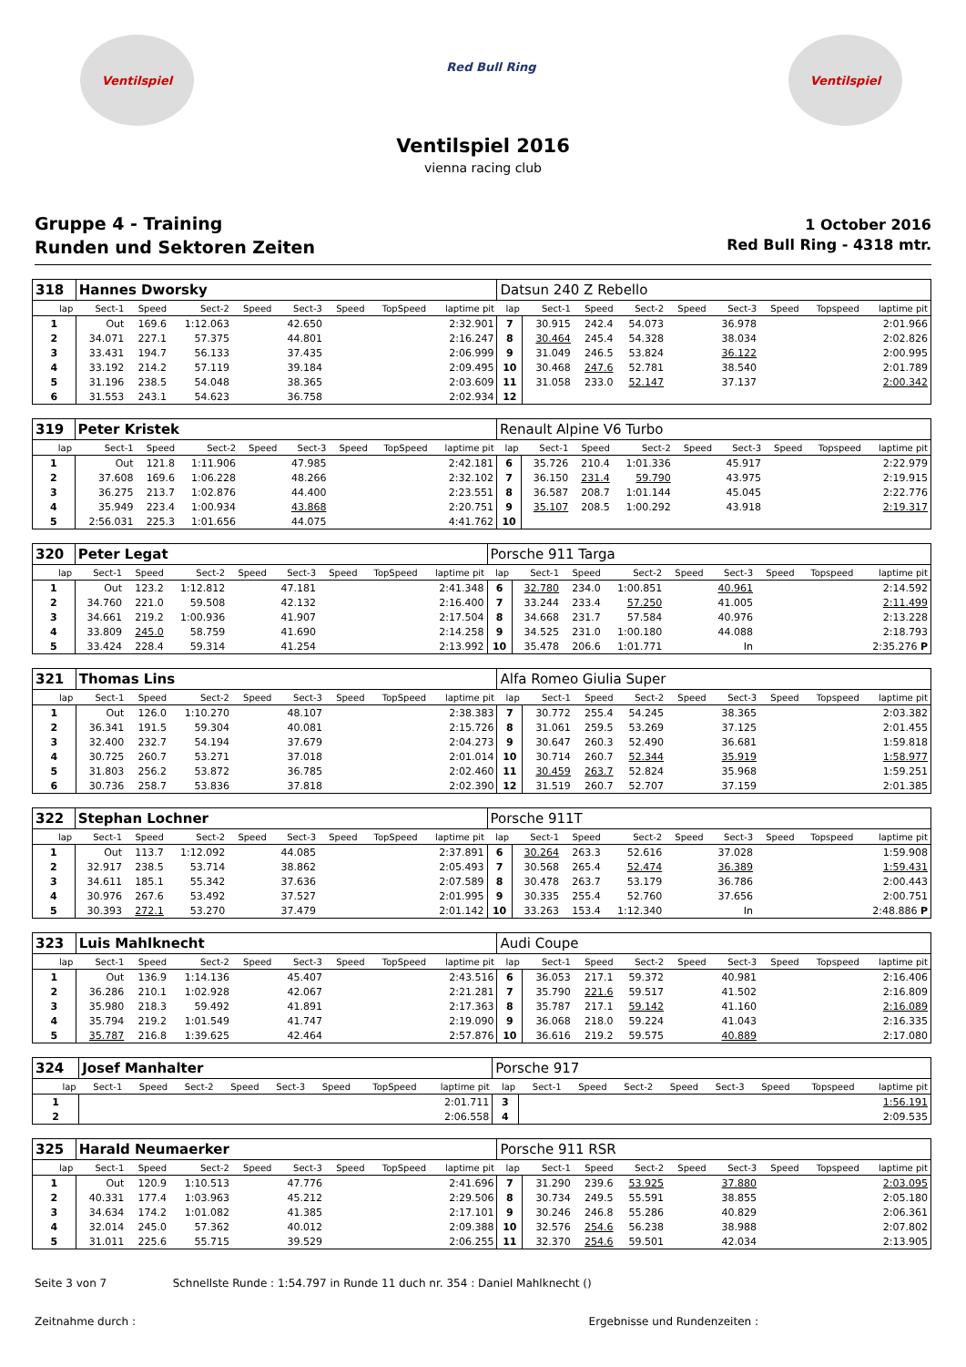Ventilspiel
Red Bull Ring
Ventilspiel
Ventilspiel 2016
vienna racing club
Gruppe 4 - Training
Runden und Sektoren Zeiten
1 October 2016
Red Bull Ring - 4318 mtr.
| 318 | Hannes Dworsky | | | | | | | | Datsun 240 Z Rebello | | | | | | | | |
| lap | Sect-1 | Speed | Sect-2 | Speed | Sect-3 | Speed | TopSpeed | laptime pit | lap | Sect-1 | Speed | Sect-2 | Speed | Sect-3 | Speed | Topspeed | laptime pit |
| 1 | Out | 169.6 | 1:12.063 | | 42.650 | | | 2:32.901 | 7 | 30.915 | 242.4 | 54.073 | | 36.978 | | | 2:01.966 |
| 2 | 34.071 | 227.1 | 57.375 | | 44.801 | | | 2:16.247 | 8 | 30.464 | 245.4 | 54.328 | | 38.034 | | | 2:02.826 |
| 3 | 33.431 | 194.7 | 56.133 | | 37.435 | | | 2:06.999 | 9 | 31.049 | 246.5 | 53.824 | | 36.122 | | | 2:00.995 |
| 4 | 33.192 | 214.2 | 57.119 | | 39.184 | | | 2:09.495 | 10 | 30.468 | 247.6 | 52.781 | | 38.540 | | | 2:01.789 |
| 5 | 31.196 | 238.5 | 54.048 | | 38.365 | | | 2:03.609 | 11 | 31.058 | 233.0 | 52.147 | | 37.137 | | | 2:00.342 |
| 6 | 31.553 | 243.1 | 54.623 | | 36.758 | | | 2:02.934 | 12 | | | | | | | | |
| 319 | Peter Kristek | | | | | | | | Renault Alpine V6 Turbo | | | | | | | | |
| lap | Sect-1 | Speed | Sect-2 | Speed | Sect-3 | Speed | TopSpeed | laptime pit | lap | Sect-1 | Speed | Sect-2 | Speed | Sect-3 | Speed | Topspeed | laptime pit |
| 1 | Out | 121.8 | 1:11.906 | | 47.985 | | | 2:42.181 | 6 | 35.726 | 210.4 | 1:01.336 | | 45.917 | | | 2:22.979 |
| 2 | 37.608 | 169.6 | 1:06.228 | | 48.266 | | | 2:32.102 | 7 | 36.150 | 231.4 | 59.790 | | 43.975 | | | 2:19.915 |
| 3 | 36.275 | 213.7 | 1:02.876 | | 44.400 | | | 2:23.551 | 8 | 36.587 | 208.7 | 1:01.144 | | 45.045 | | | 2:22.776 |
| 4 | 35.949 | 223.4 | 1:00.934 | | 43.868 | | | 2:20.751 | 9 | 35.107 | 208.5 | 1:00.292 | | 43.918 | | | 2:19.317 |
| 5 | 2:56.031 | 225.3 | 1:01.656 | | 44.075 | | | 4:41.762 | 10 | | | | | | | | |
| 320 | Peter Legat | | | | | | | | Porsche 911 Targa | | | | | | | | |
| lap | Sect-1 | Speed | Sect-2 | Speed | Sect-3 | Speed | TopSpeed | laptime pit | lap | Sect-1 | Speed | Sect-2 | Speed | Sect-3 | Speed | Topspeed | laptime pit |
| 1 | Out | 123.2 | 1:12.812 | | 47.181 | | | 2:41.348 | 6 | 32.780 | 234.0 | 1:00.851 | | 40.961 | | | 2:14.592 |
| 2 | 34.760 | 221.0 | 59.508 | | 42.132 | | | 2:16.400 | 7 | 33.244 | 233.4 | 57.250 | | 41.005 | | | 2:11.499 |
| 3 | 34.661 | 219.2 | 1:00.936 | | 41.907 | | | 2:17.504 | 8 | 34.668 | 231.7 | 57.584 | | 40.976 | | | 2:13.228 |
| 4 | 33.809 | 245.0 | 58.759 | | 41.690 | | | 2:14.258 | 9 | 34.525 | 231.0 | 1:00.180 | | 44.088 | | | 2:18.793 |
| 5 | 33.424 | 228.4 | 59.314 | | 41.254 | | | 2:13.992 | 10 | 35.478 | 206.6 | 1:01.771 | | In | | | 2:35.276 P |
| 321 | Thomas Lins | | | | | | | | Alfa Romeo Giulia Super | | | | | | | | |
| lap | Sect-1 | Speed | Sect-2 | Speed | Sect-3 | Speed | TopSpeed | laptime pit | lap | Sect-1 | Speed | Sect-2 | Speed | Sect-3 | Speed | Topspeed | laptime pit |
| 1 | Out | 126.0 | 1:10.270 | | 48.107 | | | 2:38.383 | 7 | 30.772 | 255.4 | 54.245 | | 38.365 | | | 2:03.382 |
| 2 | 36.341 | 191.5 | 59.304 | | 40.081 | | | 2:15.726 | 8 | 31.061 | 259.5 | 53.269 | | 37.125 | | | 2:01.455 |
| 3 | 32.400 | 232.7 | 54.194 | | 37.679 | | | 2:04.273 | 9 | 30.647 | 260.3 | 52.490 | | 36.681 | | | 1:59.818 |
| 4 | 30.725 | 260.7 | 53.271 | | 37.018 | | | 2:01.014 | 10 | 30.714 | 260.7 | 52.344 | | 35.919 | | | 1:58.977 |
| 5 | 31.803 | 256.2 | 53.872 | | 36.785 | | | 2:02.460 | 11 | 30.459 | 263.7 | 52.824 | | 35.968 | | | 1:59.251 |
| 6 | 30.736 | 258.7 | 53.836 | | 37.818 | | | 2:02.390 | 12 | 31.519 | 260.7 | 52.707 | | 37.159 | | | 2:01.385 |
| 322 | Stephan Lochner | | | | | | | | Porsche 911T | | | | | | | | |
| lap | Sect-1 | Speed | Sect-2 | Speed | Sect-3 | Speed | TopSpeed | laptime pit | lap | Sect-1 | Speed | Sect-2 | Speed | Sect-3 | Speed | Topspeed | laptime pit |
| 1 | Out | 113.7 | 1:12.092 | | 44.085 | | | 2:37.891 | 6 | 30.264 | 263.3 | 52.616 | | 37.028 | | | 1:59.908 |
| 2 | 32.917 | 238.5 | 53.714 | | 38.862 | | | 2:05.493 | 7 | 30.568 | 265.4 | 52.474 | | 36.389 | | | 1:59.431 |
| 3 | 34.611 | 185.1 | 55.342 | | 37.636 | | | 2:07.589 | 8 | 30.478 | 263.7 | 53.179 | | 36.786 | | | 2:00.443 |
| 4 | 30.976 | 267.6 | 53.492 | | 37.527 | | | 2:01.995 | 9 | 30.335 | 255.4 | 52.760 | | 37.656 | | | 2:00.751 |
| 5 | 30.393 | 272.1 | 53.270 | | 37.479 | | | 2:01.142 | 10 | 33.263 | 153.4 | 1:12.340 | | In | | | 2:48.886 P |
| 323 | Luis Mahlknecht | | | | | | | | Audi Coupe | | | | | | | | |
| lap | Sect-1 | Speed | Sect-2 | Speed | Sect-3 | Speed | TopSpeed | laptime pit | lap | Sect-1 | Speed | Sect-2 | Speed | Sect-3 | Speed | Topspeed | laptime pit |
| 1 | Out | 136.9 | 1:14.136 | | 45.407 | | | 2:43.516 | 6 | 36.053 | 217.1 | 59.372 | | 40.981 | | | 2:16.406 |
| 2 | 36.286 | 210.1 | 1:02.928 | | 42.067 | | | 2:21.281 | 7 | 35.790 | 221.6 | 59.517 | | 41.502 | | | 2:16.809 |
| 3 | 35.980 | 218.3 | 59.492 | | 41.891 | | | 2:17.363 | 8 | 35.787 | 217.1 | 59.142 | | 41.160 | | | 2:16.089 |
| 4 | 35.794 | 219.2 | 1:01.549 | | 41.747 | | | 2:19.090 | 9 | 36.068 | 218.0 | 59.224 | | 41.043 | | | 2:16.335 |
| 5 | 35.787 | 216.8 | 1:39.625 | | 42.464 | | | 2:57.876 | 10 | 36.616 | 219.2 | 59.575 | | 40.889 | | | 2:17.080 |
| 324 | Josef Manhalter | | | | | | | | Porsche 917 | | | | | | | | |
| lap | Sect-1 | Speed | Sect-2 | Speed | Sect-3 | Speed | TopSpeed | laptime pit | lap | Sect-1 | Speed | Sect-2 | Speed | Sect-3 | Speed | Topspeed | laptime pit |
| 1 | | | | | | | | 2:01.711 | 3 | | | | | | | | 1:56.191 |
| 2 | | | | | | | | 2:06.558 | 4 | | | | | | | | 2:09.535 |
| 325 | Harald Neumaerker | | | | | | | | Porsche 911 RSR | | | | | | | | |
| lap | Sect-1 | Speed | Sect-2 | Speed | Sect-3 | Speed | TopSpeed | laptime pit | lap | Sect-1 | Speed | Sect-2 | Speed | Sect-3 | Speed | Topspeed | laptime pit |
| 1 | Out | 120.9 | 1:10.513 | | 47.776 | | | 2:41.696 | 7 | 31.290 | 239.6 | 53.925 | | 37.880 | | | 2:03.095 |
| 2 | 40.331 | 177.4 | 1:03.963 | | 45.212 | | | 2:29.506 | 8 | 30.734 | 249.5 | 55.591 | | 38.855 | | | 2:05.180 |
| 3 | 34.634 | 174.2 | 1:01.082 | | 41.385 | | | 2:17.101 | 9 | 30.246 | 246.8 | 55.286 | | 40.829 | | | 2:06.361 |
| 4 | 32.014 | 245.0 | 57.362 | | 40.012 | | | 2:09.388 | 10 | 32.576 | 254.6 | 56.238 | | 38.988 | | | 2:07.802 |
| 5 | 31.011 | 225.6 | 55.715 | | 39.529 | | | 2:06.255 | 11 | 32.370 | 254.6 | 59.501 | | 42.034 | | | 2:13.905 |
Seite 3 von 7 Schnellste Runde : 1:54.797 in Runde 11 duch nr. 354 : Daniel Mahlknecht ()
Zeitnahme durch : Ergebnisse und Rundenzeiten :